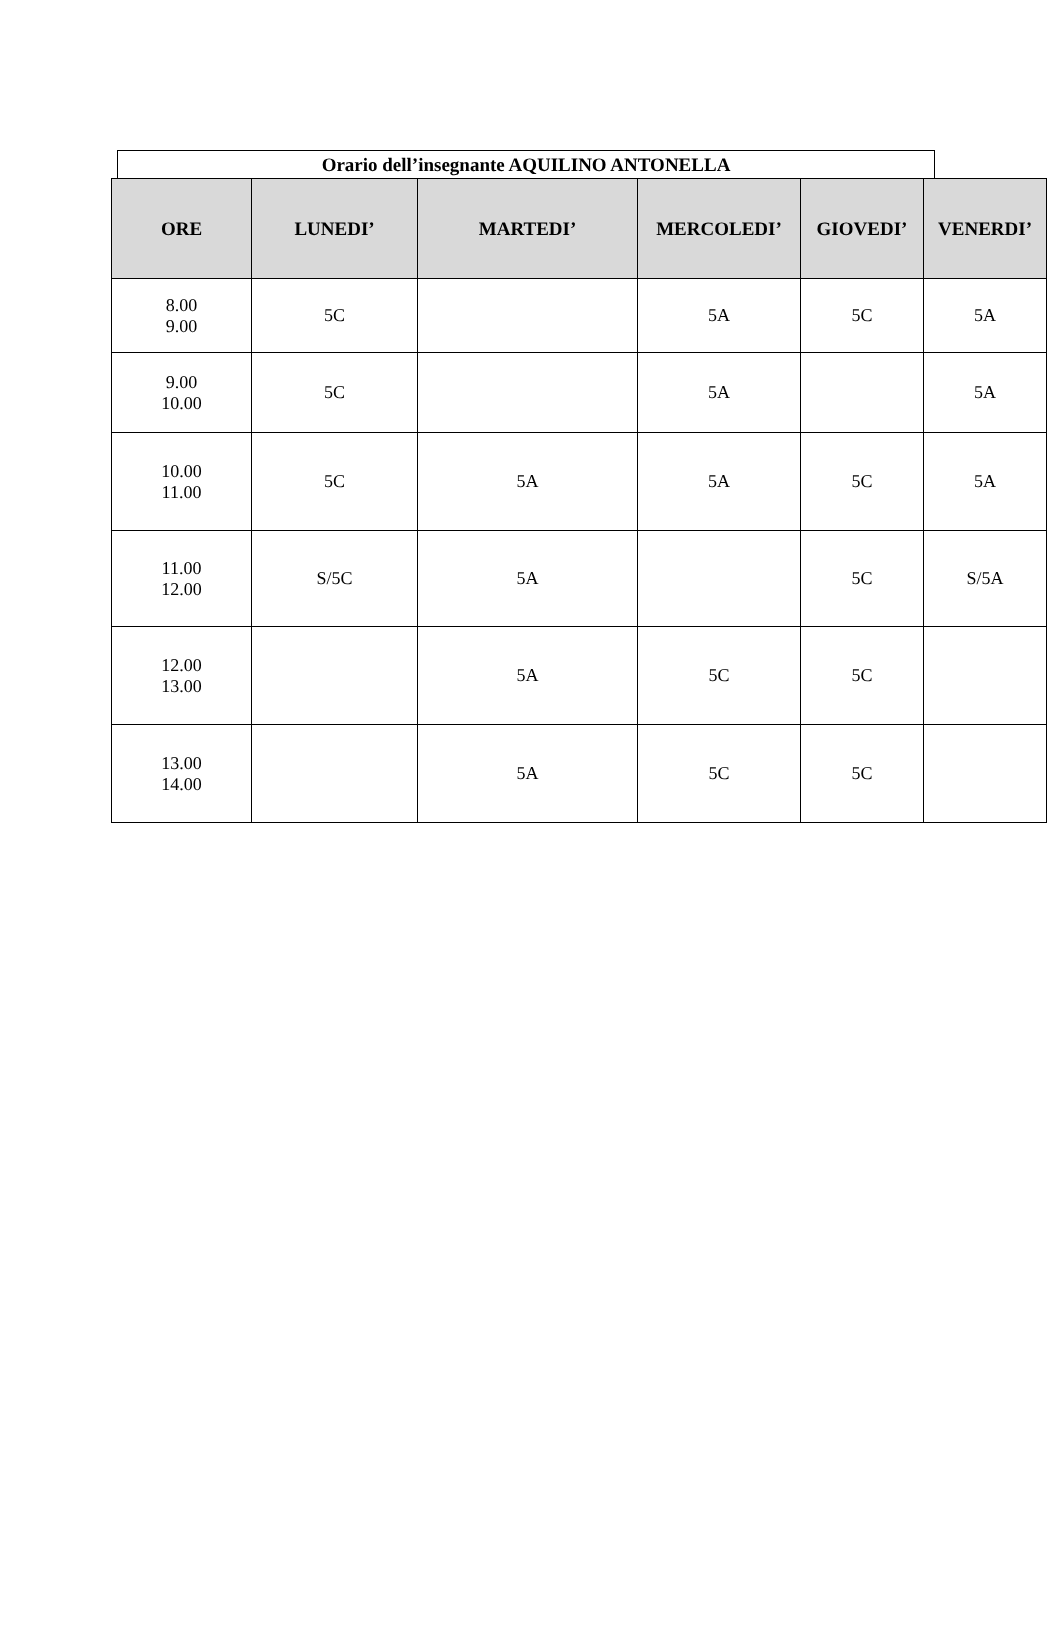Orario dell’insegnante AQUILINO ANTONELLA
| ORE | LUNEDI’ | MARTEDI’ | MERCOLEDI’ | GIOVEDI’ | VENERDI’ |
| --- | --- | --- | --- | --- | --- |
| 8.00 9.00 | 5C | | 5A | 5C | 5A |
| 9.00 10.00 | 5C | | 5A | | 5A |
| 10.00 11.00 | 5C | 5A | 5A | 5C | 5A |
| 11.00 12.00 | S/5C | 5A | | 5C | S/5A |
| 12.00 13.00 | | 5A | 5C | 5C | |
| 13.00 14.00 | | 5A | 5C | 5C | |